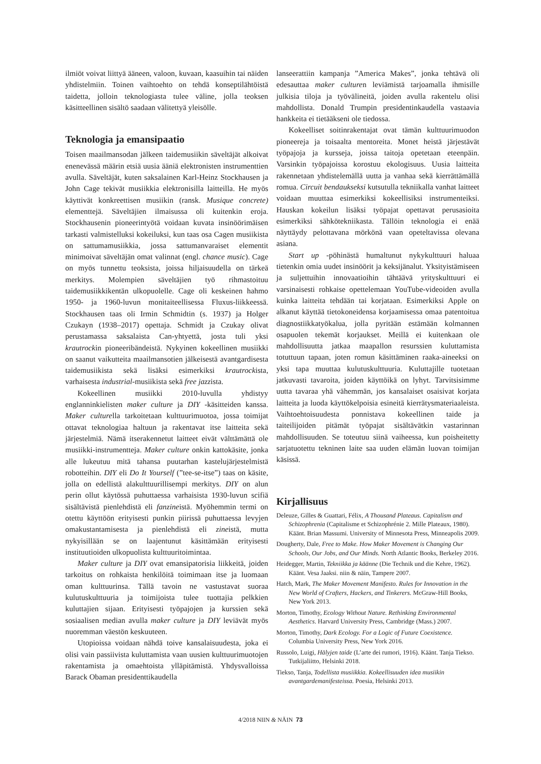ilmiöt voivat liittyä ääneen, valoon, kuvaan, kaasuihin tai näiden yhdistelmiin. Toinen vaihtoehto on tehdä konseptilähtöistä taidetta, jolloin teknologiasta tulee väline, jolla teoksen käsitteellinen sisältö saadaan välitettyä yleisölle.
Teknologia ja emansipaatio
Toisen maailmansodan jälkeen taidemusiikin säveltäjät alkoivat enenevässä määrin etsiä uusia ääniä elektronisten instrumenttien avulla. Säveltäjät, kuten saksalainen Karl-Heinz Stockhausen ja John Cage tekivät musiikkia elektronisilla laitteilla. He myös käyttivät konkreettisen musiikin (ransk. Musique concrete) elementtejä. Säveltäjien ilmaisussa oli kuitenkin eroja. Stockhausenin pioneerintyötä voidaan kuvata insinöörimäisen tarkasti valmistelluksi kokeiluksi, kun taas osa Cagen musiikista on sattumamusiikkia, jossa sattumanvaraiset elementit minimoivat säveltäjän omat valinnat (engl. chance music). Cage on myös tunnettu teoksista, joissa hiljaisuudella on tärkeä merkitys. Molempien säveltäjien työ rihmastoituu taidemusiikkikentän ulkopuolelle. Cage oli keskeinen hahmo 1950- ja 1960-luvun monitaiteellisessa Fluxus-liikkeessä. Stockhausen taas oli Irmin Schmidtin (s. 1937) ja Holger Czukayn (1938–2017) opettaja. Schmidt ja Czukay olivat perustamassa saksalaista Can-yhtyettä, josta tuli yksi krautrockin pioneeribändeistä. Nykyinen kokeellinen musiikki on saanut vaikutteita maailmansotien jälkeisestä avantgardisesta taidemusiikista sekä lisäksi esimerkiksi krautrockista, varhaisesta industrial-musiikista sekä free jazzista.
Kokeellinen musiikki 2010-luvulla yhdistyy englanninkielisten maker culture ja DIY -käsitteiden kanssa. Maker culturella tarkoitetaan kulttuurimuotoa, jossa toimijat ottavat teknologiaa haltuun ja rakentavat itse laitteita sekä järjestelmiä. Nämä itserakennetut laitteet eivät välttämättä ole musiikki-instrumentteja. Maker culture onkin kattokäsite, jonka alle lukeutuu mitä tahansa puutarhan kastelujärjestelmistä robotteihin. DIY eli Do It Yourself (”tee-se-itse”) taas on käsite, jolla on edellistä alakulttuurillisempi merkitys. DIY on alun perin ollut käytössä puhuttaessa varhaisista 1930-luvun scifiä sisältävistä pienlehdistä eli fanzineistä. Myöhemmin termi on otettu käyttöön erityisesti punkin piirissä puhuttaessa levyjen omakustantamisesta ja pienlehdistä eli zineistä, mutta nykyisillään se on laajentunut käsittämään erityisesti instituutioiden ulkopuolista kulttuuritoimintaa.
Maker culture ja DIY ovat emansipatorisia liikkeitä, joiden tarkoitus on rohkaista henkilöitä toimimaan itse ja luomaan oman kulttuurinsa. Tällä tavoin ne vastustavat suoraa kulutuskulttuuria ja toimijoista tulee tuottajia pelkkien kuluttajien sijaan. Erityisesti työpajojen ja kurssien sekä sosiaalisen median avulla maker culture ja DIY leviävät myös nuoremman väestön keskuuteen.
Utopioissa voidaan nähdä toive kansalaisuudesta, joka ei olisi vain passiivista kuluttamista vaan uusien kulttuurimuotojen rakentamista ja omaehtoista ylläpitämistä. Yhdysvalloissa Barack Obaman presidenttikaudella
lanseerattiin kampanja ”America Makes”, jonka tehtävä oli edesauttaa maker culturen leviämistä tarjoamalla ihmisille julkisia tiloja ja työvälineitä, joiden avulla rakentelu olisi mahdollista. Donald Trumpin presidentinkaudella vastaavia hankkeita ei tietääkseni ole tiedossa.
Kokeelliset soitinrakentajat ovat tämän kulttuurimuodon pioneereja ja toisaalta mentoreita. Monet heistä järjestävät työpajoja ja kursseja, joissa taitoja opetetaan eteenpäin. Varsinkin työpajoissa korostuu ekologisuus. Uusia laitteita rakennetaan yhdistelemällä uutta ja vanhaa sekä kierrättämällä romua. Circuit bendaukseksi kutsutulla tekniikalla vanhat laitteet voidaan muuttaa esimerkiksi kokeellisiksi instrumenteiksi. Hauskan kokeilun lisäksi työpajat opettavat perusasioita esimerkiksi sähkötekniikasta. Tällöin teknologia ei enää näyttäydy pelottavana mörkönä vaan opeteltavissa olevana asiana.
Start up -pöhinästä humaltunut nykykulttuuri haluaa tietenkin omia uudet insinöörit ja keksijänalut. Yksityistämiseen ja suljettuihin innovaatioihin tähtäävä yrityskulttuuri ei varsinaisesti rohkaise opettelemaan YouTube-videoiden avulla kuinka laitteita tehdään tai korjataan. Esimerkiksi Apple on alkanut käyttää tietokoneidensa korjaamisessa omaa patentoitua diagnostiikkatyökalua, jolla pyritään estämään kolmannen osapuolen tekemät korjaukset. Meillä ei kuitenkaan ole mahdollisuutta jatkaa maapallon resurssien kuluttamista totuttuun tapaan, joten romun käsittäminen raaka-aineeksi on yksi tapa muuttaa kulutuskulttuuria. Kuluttajille tuotetaan jatkuvasti tavaroita, joiden käyttöikä on lyhyt. Tarvitsisimme uutta tavaraa yhä vähemmän, jos kansalaiset osaisivat korjata laitteita ja luoda käyttökelpoisia esineitä kierrätysmateriaaleista. Vaihtoehtoisuudesta ponnistava kokeellinen taide ja taiteilijoiden pitämät työpajat sisältävätkin vastarinnan mahdollisuuden. Se toteutuu siinä vaiheessa, kun poisheitetty sarjatuotettu tekninen laite saa uuden elämän luovan toimijan käsissä.
Kirjallisuus
Deleuze, Gilles & Guattari, Félix, A Thousand Plateaus. Capitalism and Schizophrenia (Capitalisme et Schizophrénie 2. Mille Plateaux, 1980). Käänt. Brian Massumi. University of Minnesota Press, Minneapolis 2009.
Dougherty, Dale, Free to Make. How Maker Movement is Changing Our Schools, Our Jobs, and Our Minds. North Atlantic Books, Berkeley 2016.
Heidegger, Martin, Tekniikka ja käänne (Die Technik und die Kehre, 1962). Käänt. Vesa Jaaksi. niin & näin, Tampere 2007.
Hatch, Mark, The Maker Movement Manifesto. Rules for Innovation in the New World of Crafters, Hackers, and Tinkerers. McGraw-Hill Books, New York 2013.
Morton, Timothy, Ecology Without Nature. Rethinking Environmental Aesthetics. Harvard University Press, Cambridge (Mass.) 2007.
Morton, Timothy, Dark Ecology. For a Logic of Future Coexistence. Columbia University Press, New York 2016.
Russolo, Luigi, Hälyjen taide (L’arte dei rumori, 1916). Käänt. Tanja Tiekso. Tutkijaliitto, Helsinki 2018.
Tiekso, Tanja, Todellista musiikkia. Kokeellisuuden idea musiikin avantgardemanifesteissa. Poesia, Helsinki 2013.
4/2018 NIIN & NÄIN 73